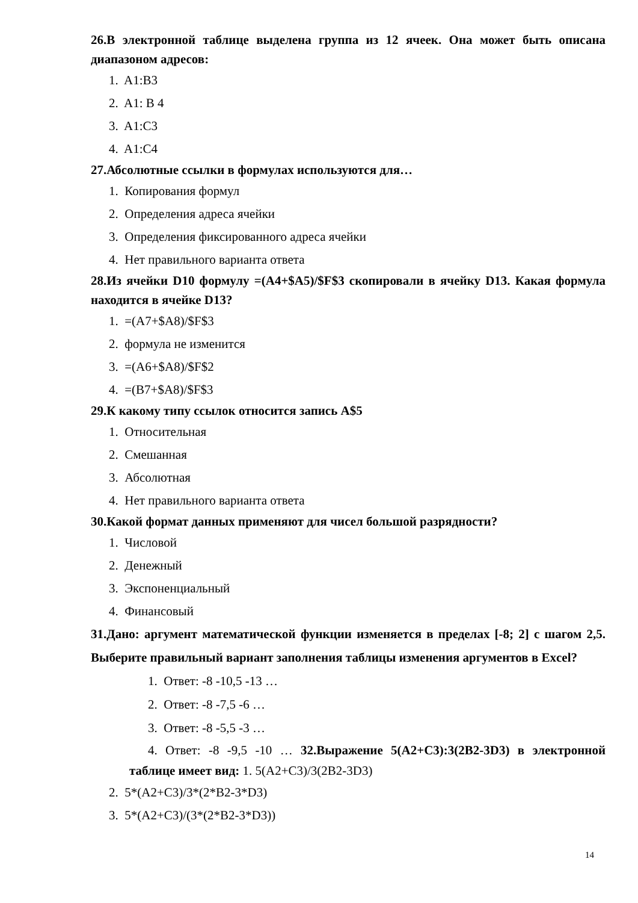26.В электронной таблице выделена группа из 12 ячеек. Она может быть описана диапазоном адресов:
1. A1:B3
2. A1: B 4
3. A1:C3
4. A1:C4
27.Абсолютные ссылки в формулах используются для…
1. Копирования формул
2. Определения адреса ячейки
3. Определения фиксированного адреса ячейки
4. Нет правильного варианта ответа
28.Из ячейки D10 формулу =(A4+$A5)/$F$3 скопировали в ячейку D13. Какая формула находится в ячейке D13?
1. =(A7+$A8)/$F$3
2. формула не изменится
3. =(A6+$A8)/$F$2
4. =(B7+$A8)/$F$3
29.К какому типу ссылок относится запись A$5
1. Относительная
2. Смешанная
3. Абсолютная
4. Нет правильного варианта ответа
30.Какой формат данных применяют для чисел большой разрядности?
1. Числовой
2. Денежный
3. Экспоненциальный
4. Финансовый
31.Дано: аргумент математической функции изменяется в пределах [-8; 2] с шагом 2,5. Выберите правильный вариант заполнения таблицы изменения аргументов в Excel?
1. Ответ: -8 -10,5 -13 …
2. Ответ: -8 -7,5 -6 …
3. Ответ: -8 -5,5 -3 …
4. Ответ: -8 -9,5 -10 … 32.Выражение 5(A2+C3):3(2B2-3D3) в электронной таблице имеет вид: 1. 5(A2+C3)/3(2B2-3D3)
2. 5*(A2+C3)/3*(2*B2-3*D3)
3. 5*(A2+C3)/(3*(2*B2-3*D3))
14